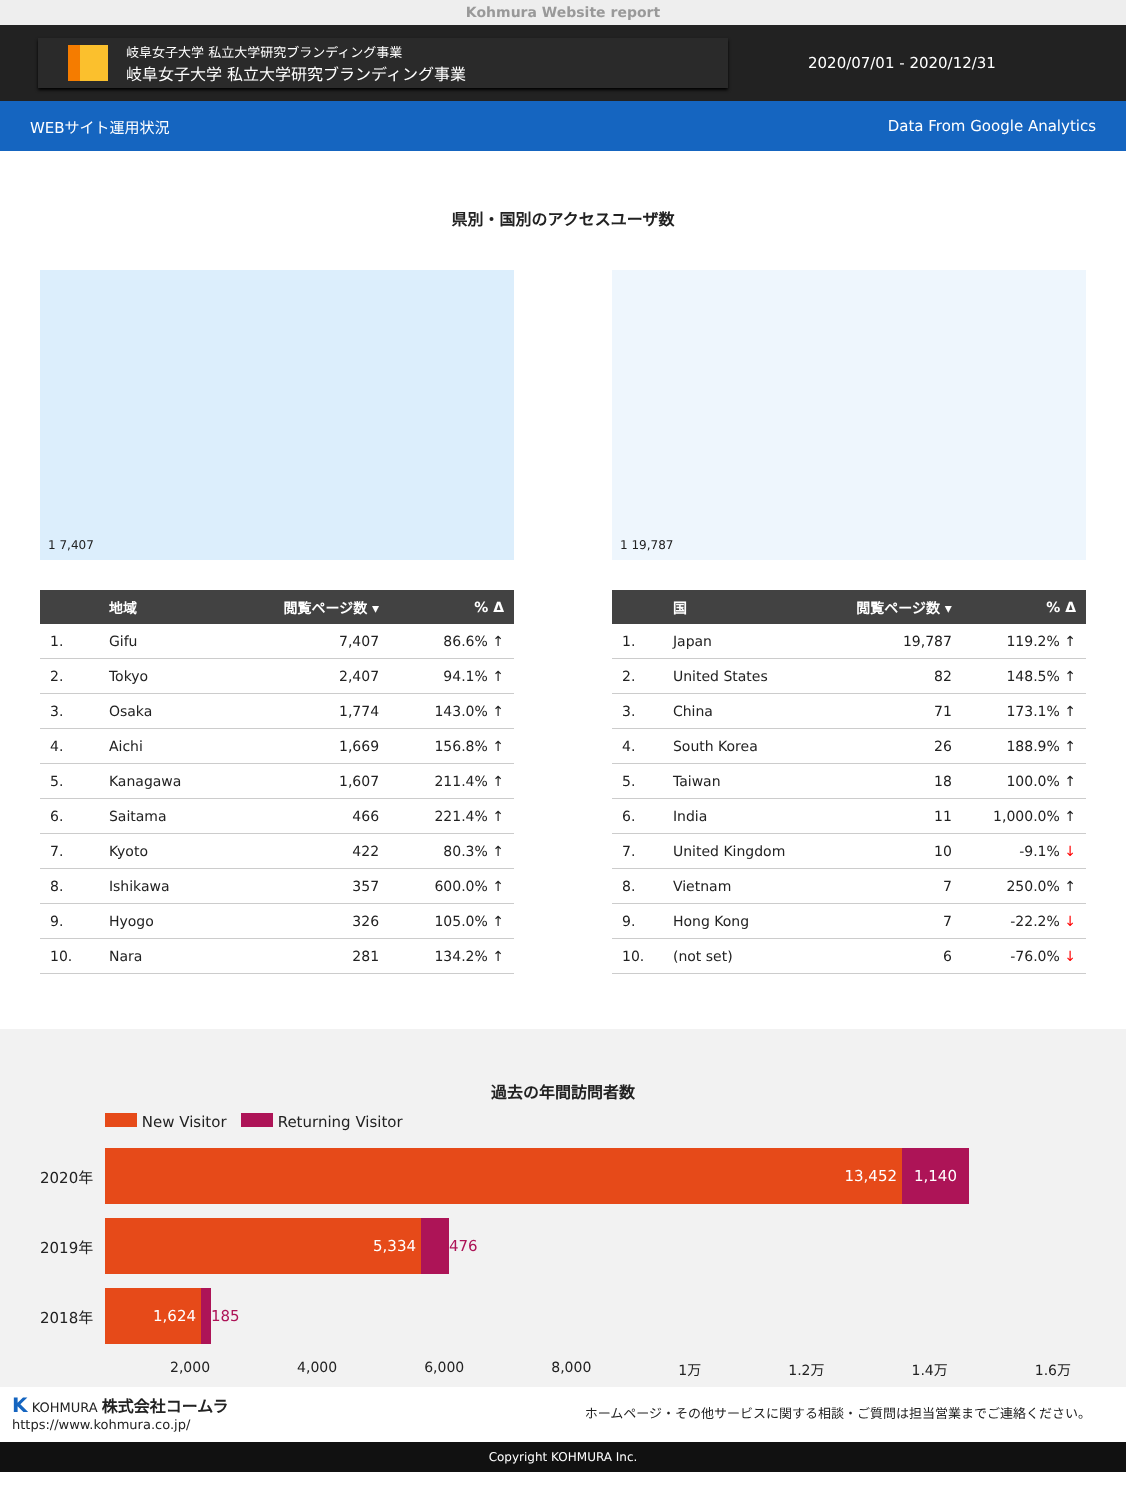Kohmura Website report
岐阜女子大学 私立大学研究ブランディング事業
岐阜女子大学 私立大学研究ブランディング事業
2020/07/01 - 2020/12/31
WEBサイト運用状況 Data From Google Analytics
県別・国別のアクセスユーザ数
1 7,407
1 19,787
| | 地域 | 閲覧ページ数 ▾ | % Δ |
| --- | --- | --- | --- |
| 1. | Gifu | 7,407 | 86.6% ↑ |
| 2. | Tokyo | 2,407 | 94.1% ↑ |
| 3. | Osaka | 1,774 | 143.0% ↑ |
| 4. | Aichi | 1,669 | 156.8% ↑ |
| 5. | Kanagawa | 1,607 | 211.4% ↑ |
| 6. | Saitama | 466 | 221.4% ↑ |
| 7. | Kyoto | 422 | 80.3% ↑ |
| 8. | Ishikawa | 357 | 600.0% ↑ |
| 9. | Hyogo | 326 | 105.0% ↑ |
| 10. | Nara | 281 | 134.2% ↑ |
| | 国 | 閲覧ページ数 ▾ | % Δ |
| --- | --- | --- | --- |
| 1. | Japan | 19,787 | 119.2% ↑ |
| 2. | United States | 82 | 148.5% ↑ |
| 3. | China | 71 | 173.1% ↑ |
| 4. | South Korea | 26 | 188.9% ↑ |
| 5. | Taiwan | 18 | 100.0% ↑ |
| 6. | India | 11 | 1,000.0% ↑ |
| 7. | United Kingdom | 10 | -9.1% ↓ |
| 8. | Vietnam | 7 | 250.0% ↑ |
| 9. | Hong Kong | 7 | -22.2% ↓ |
| 10. | (not set) | 6 | -76.0% ↓ |
過去の年間訪問者数
New Visitor Returning Visitor
2020年
13,452 1,140
2019年
5,334
476
2018年
1,624
185
2,000 4,000 6,000 8,000 1万 1.2万 1.4万 1.6万
K KOHMURA 株式会社コームラ
https://www.kohmura.co.jp/
ホームページ・その他サービスに関する相談・ご質問は担当営業までご連絡ください。
Copyright KOHMURA Inc.